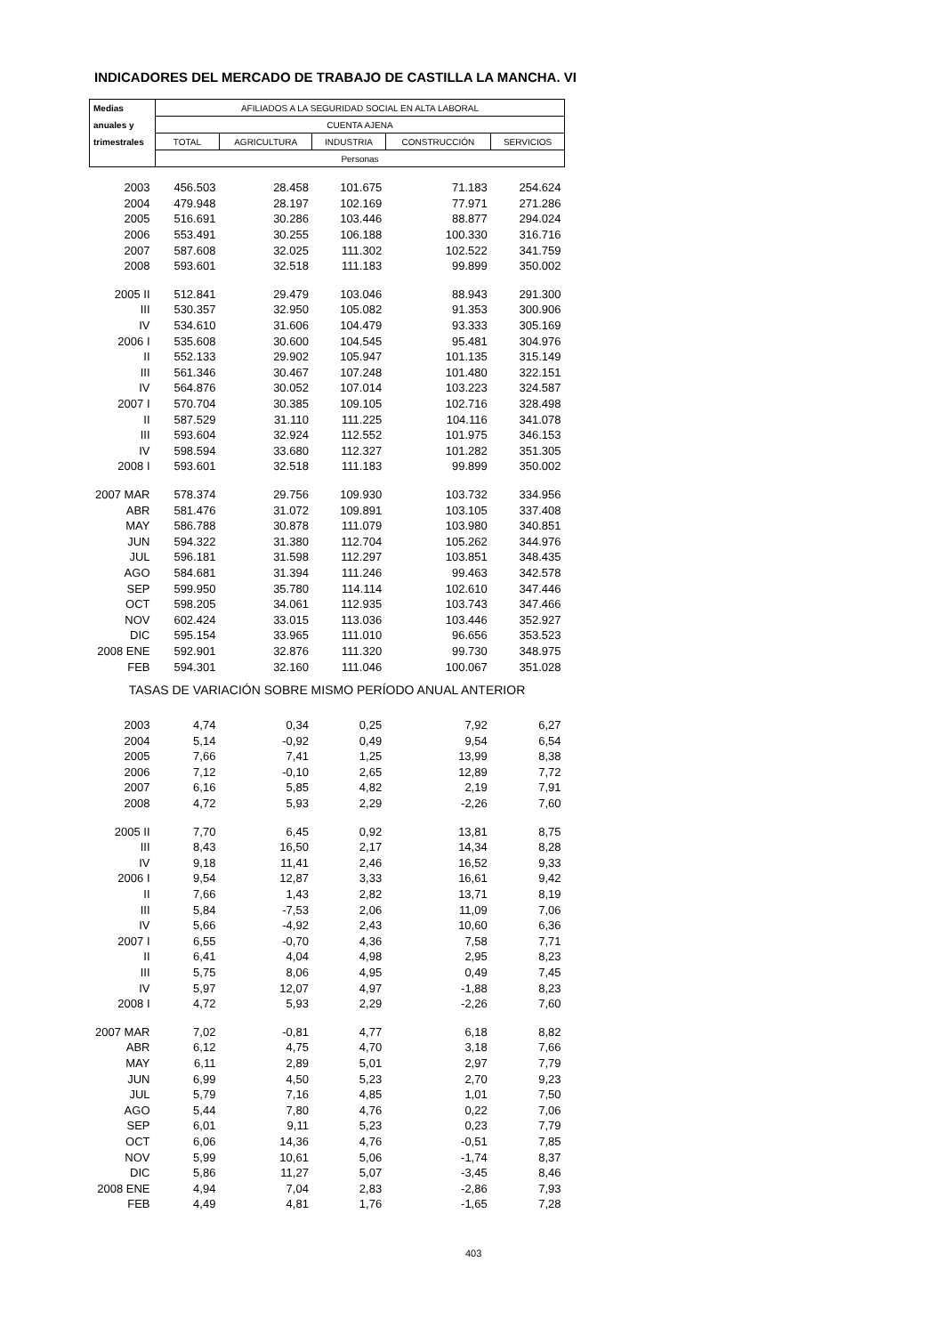INDICADORES DEL MERCADO DE TRABAJO DE CASTILLA LA MANCHA. VI
| Medias | AFILIADOS A LA SEGURIDAD SOCIAL EN ALTA LABORAL | | | | |
| anuales y | CUENTA AJENA | | | | |
| trimestrales | TOTAL | AGRICULTURA | INDUSTRIA | CONSTRUCCIÓN | SERVICIOS |
| | Personas | | | | |
| 2003 | 456.503 | 28.458 | 101.675 | 71.183 | 254.624 |
| 2004 | 479.948 | 28.197 | 102.169 | 77.971 | 271.286 |
| 2005 | 516.691 | 30.286 | 103.446 | 88.877 | 294.024 |
| 2006 | 553.491 | 30.255 | 106.188 | 100.330 | 316.716 |
| 2007 | 587.608 | 32.025 | 111.302 | 102.522 | 341.759 |
| 2008 | 593.601 | 32.518 | 111.183 | 99.899 | 350.002 |
| 2005 II | 512.841 | 29.479 | 103.046 | 88.943 | 291.300 |
| III | 530.357 | 32.950 | 105.082 | 91.353 | 300.906 |
| IV | 534.610 | 31.606 | 104.479 | 93.333 | 305.169 |
| 2006 I | 535.608 | 30.600 | 104.545 | 95.481 | 304.976 |
| II | 552.133 | 29.902 | 105.947 | 101.135 | 315.149 |
| III | 561.346 | 30.467 | 107.248 | 101.480 | 322.151 |
| IV | 564.876 | 30.052 | 107.014 | 103.223 | 324.587 |
| 2007 I | 570.704 | 30.385 | 109.105 | 102.716 | 328.498 |
| II | 587.529 | 31.110 | 111.225 | 104.116 | 341.078 |
| III | 593.604 | 32.924 | 112.552 | 101.975 | 346.153 |
| IV | 598.594 | 33.680 | 112.327 | 101.282 | 351.305 |
| 2008 I | 593.601 | 32.518 | 111.183 | 99.899 | 350.002 |
| 2007 MAR | 578.374 | 29.756 | 109.930 | 103.732 | 334.956 |
| ABR | 581.476 | 31.072 | 109.891 | 103.105 | 337.408 |
| MAY | 586.788 | 30.878 | 111.079 | 103.980 | 340.851 |
| JUN | 594.322 | 31.380 | 112.704 | 105.262 | 344.976 |
| JUL | 596.181 | 31.598 | 112.297 | 103.851 | 348.435 |
| AGO | 584.681 | 31.394 | 111.246 | 99.463 | 342.578 |
| SEP | 599.950 | 35.780 | 114.114 | 102.610 | 347.446 |
| OCT | 598.205 | 34.061 | 112.935 | 103.743 | 347.466 |
| NOV | 602.424 | 33.015 | 113.036 | 103.446 | 352.927 |
| DIC | 595.154 | 33.965 | 111.010 | 96.656 | 353.523 |
| 2008 ENE | 592.901 | 32.876 | 111.320 | 99.730 | 348.975 |
| FEB | 594.301 | 32.160 | 111.046 | 100.067 | 351.028 |
| TASAS DE VARIACIÓN SOBRE MISMO PERÍODO ANUAL ANTERIOR | | | | | |
| 2003 | 4,74 | 0,34 | 0,25 | 7,92 | 6,27 |
| 2004 | 5,14 | -0,92 | 0,49 | 9,54 | 6,54 |
| 2005 | 7,66 | 7,41 | 1,25 | 13,99 | 8,38 |
| 2006 | 7,12 | -0,10 | 2,65 | 12,89 | 7,72 |
| 2007 | 6,16 | 5,85 | 4,82 | 2,19 | 7,91 |
| 2008 | 4,72 | 5,93 | 2,29 | -2,26 | 7,60 |
| 2005 II | 7,70 | 6,45 | 0,92 | 13,81 | 8,75 |
| III | 8,43 | 16,50 | 2,17 | 14,34 | 8,28 |
| IV | 9,18 | 11,41 | 2,46 | 16,52 | 9,33 |
| 2006 I | 9,54 | 12,87 | 3,33 | 16,61 | 9,42 |
| II | 7,66 | 1,43 | 2,82 | 13,71 | 8,19 |
| III | 5,84 | -7,53 | 2,06 | 11,09 | 7,06 |
| IV | 5,66 | -4,92 | 2,43 | 10,60 | 6,36 |
| 2007 I | 6,55 | -0,70 | 4,36 | 7,58 | 7,71 |
| II | 6,41 | 4,04 | 4,98 | 2,95 | 8,23 |
| III | 5,75 | 8,06 | 4,95 | 0,49 | 7,45 |
| IV | 5,97 | 12,07 | 4,97 | -1,88 | 8,23 |
| 2008 I | 4,72 | 5,93 | 2,29 | -2,26 | 7,60 |
| 2007 MAR | 7,02 | -0,81 | 4,77 | 6,18 | 8,82 |
| ABR | 6,12 | 4,75 | 4,70 | 3,18 | 7,66 |
| MAY | 6,11 | 2,89 | 5,01 | 2,97 | 7,79 |
| JUN | 6,99 | 4,50 | 5,23 | 2,70 | 9,23 |
| JUL | 5,79 | 7,16 | 4,85 | 1,01 | 7,50 |
| AGO | 5,44 | 7,80 | 4,76 | 0,22 | 7,06 |
| SEP | 6,01 | 9,11 | 5,23 | 0,23 | 7,79 |
| OCT | 6,06 | 14,36 | 4,76 | -0,51 | 7,85 |
| NOV | 5,99 | 10,61 | 5,06 | -1,74 | 8,37 |
| DIC | 5,86 | 11,27 | 5,07 | -3,45 | 8,46 |
| 2008 ENE | 4,94 | 7,04 | 2,83 | -2,86 | 7,93 |
| FEB | 4,49 | 4,81 | 1,76 | -1,65 | 7,28 |
403